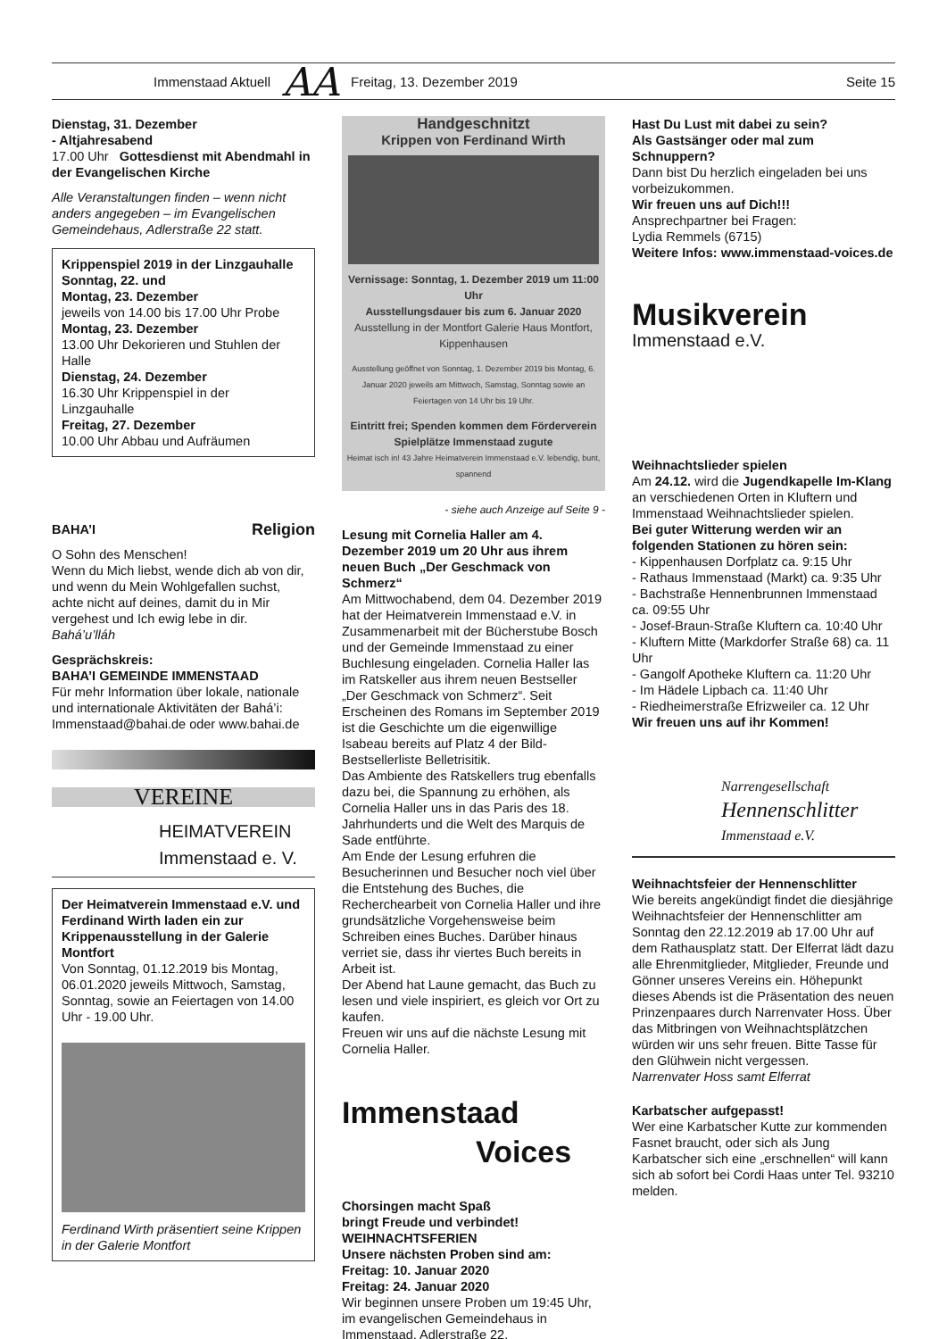Immenstaad Aktuell AA Freitag, 13. Dezember 2019 Seite 15
Dienstag, 31. Dezember
- Altjahresabend
17.00 Uhr Gottesdienst mit Abendmahl in der Evangelischen Kirche
Alle Veranstaltungen finden – wenn nicht anders angegeben – im Evangelischen Gemeindehaus, Adlerstraße 22 statt.
Krippenspiel 2019 in der Linzgauhalle
Sonntag, 22. und
Montag, 23. Dezember
jeweils von 14.00 bis 17.00 Uhr Probe
Montag, 23. Dezember
13.00 Uhr Dekorieren und Stuhlen der Halle
Dienstag, 24. Dezember
16.30 Uhr Krippenspiel in der Linzgauhalle
Freitag, 27. Dezember
10.00 Uhr Abbau und Aufräumen
BAHA’I Religion
O Sohn des Menschen!
Wenn du Mich liebst, wende dich ab von dir, und wenn du Mein Wohlgefallen suchst, achte nicht auf deines, damit du in Mir vergehest und Ich ewig lebe in dir.
Bahá’u’lláh
Gesprächskreis:
BAHA’I GEMEINDE IMMENSTAAD
Für mehr Information über lokale, nationale und internationale Aktivitäten der Bahá’i: Immenstaad@bahai.de oder www.bahai.de
VEREINE
HEIMATVEREIN
Immenstaad e. V.
Der Heimatverein Immenstaad e.V. und Ferdinand Wirth laden ein zur Krippenausstellung in der Galerie Montfort
Von Sonntag, 01.12.2019 bis Montag, 06.01.2020 jeweils Mittwoch, Samstag, Sonntag, sowie an Feiertagen von 14.00 Uhr - 19.00 Uhr.
Ferdinand Wirth präsentiert seine Krippen in der Galerie Montfort
Handgeschnitzt
Krippen von Ferdinand Wirth
Vernissage: Sonntag, 1. Dezember 2019 um 11:00 Uhr
Ausstellungsdauer bis zum 6. Januar 2020
Ausstellung in der Montfort Galerie Haus Montfort, Kippenhausen
Ausstellung geöffnet von Sonntag, 1. Dezember 2019 bis Montag, 6. Januar 2020 jeweils am Mittwoch, Samstag, Sonntag sowie an Feiertagen von 14 Uhr bis 19 Uhr.
Eintritt frei; Spenden kommen dem Förderverein Spielplätze Immenstaad zugute
Heimat isch in! 43 Jahre Heimatverein Immenstaad e.V. lebendig, bunt, spannend
- siehe auch Anzeige auf Seite 9 -
Lesung mit Cornelia Haller am 4. Dezember 2019 um 20 Uhr aus ihrem neuen Buch „Der Geschmack von Schmerz“
Am Mittwochabend, dem 04. Dezember 2019 hat der Heimatverein Immenstaad e.V. in Zusammenarbeit mit der Bücherstube Bosch und der Gemeinde Immenstaad zu einer Buchlesung eingeladen. Cornelia Haller las im Ratskeller aus ihrem neuen Bestseller „Der Geschmack von Schmerz“. Seit Erscheinen des Romans im September 2019 ist die Geschichte um die eigenwillige Isabeau bereits auf Platz 4 der Bild-Bestsellerliste Belletrisitik.
Das Ambiente des Ratskellers trug ebenfalls dazu bei, die Spannung zu erhöhen, als Cornelia Haller uns in das Paris des 18. Jahrhunderts und die Welt des Marquis de Sade entführte.
Am Ende der Lesung erfuhren die Besucherinnen und Besucher noch viel über die Entstehung des Buches, die Recherchearbeit von Cornelia Haller und ihre grundsätzliche Vorgehensweise beim Schreiben eines Buches. Darüber hinaus verriet sie, dass ihr viertes Buch bereits in Arbeit ist.
Der Abend hat Laune gemacht, das Buch zu lesen und viele inspiriert, es gleich vor Ort zu kaufen.
Freuen wir uns auf die nächste Lesung mit Cornelia Haller.
Immenstaad
Voices
Chorsingen macht Spaß
bringt Freude und verbindet!
WEIHNACHTSFERIEN
Unsere nächsten Proben sind am:
Freitag: 10. Januar 2020
Freitag: 24. Januar 2020
Wir beginnen unsere Proben um 19:45 Uhr, im evangelischen Gemeindehaus in Immenstaad, Adlerstraße 22.
Hast Du Lust mit dabei zu sein?
Als Gastsänger oder mal zum Schnuppern?
Dann bist Du herzlich eingeladen bei uns vorbeizukommen.
Wir freuen uns auf Dich!!!
Ansprechpartner bei Fragen:
Lydia Remmels (6715)
Weitere Infos: www.immenstaad-voices.de
Musikverein
Immenstaad e.V.
Weihnachtslieder spielen
Am 24.12. wird die Jugendkapelle Im-Klang an verschiedenen Orten in Kluftern und Immenstaad Weihnachtslieder spielen.
Bei guter Witterung werden wir an folgenden Stationen zu hören sein:
- Kippenhausen Dorfplatz ca. 9:15 Uhr
- Rathaus Immenstaad (Markt) ca. 9:35 Uhr
- Bachstraße Hennenbrunnen Immenstaad ca. 09:55 Uhr
- Josef-Braun-Straße Kluftern ca. 10:40 Uhr
- Kluftern Mitte (Markdorfer Straße 68) ca. 11 Uhr
- Gangolf Apotheke Kluftern ca. 11:20 Uhr
- Im Hädele Lipbach ca. 11:40 Uhr
- Riedheimerstraße Efrizweiler ca. 12 Uhr
Wir freuen uns auf ihr Kommen!
Narrengesellschaft
Hennenschlitter
Immenstaad e.V.
Weihnachtsfeier der Hennenschlitter
Wie bereits angekündigt findet die diesjährige Weihnachtsfeier der Hennenschlitter am Sonntag den 22.12.2019 ab 17.00 Uhr auf dem Rathausplatz statt. Der Elferrat lädt dazu alle Ehrenmitglieder, Mitglieder, Freunde und Gönner unseres Vereins ein. Höhepunkt dieses Abends ist die Präsentation des neuen Prinzenpaares durch Narrenvater Hoss. Über das Mitbringen von Weihnachtsplätzchen würden wir uns sehr freuen. Bitte Tasse für den Glühwein nicht vergessen.
Narrenvater Hoss samt Elferrat
Karbatscher aufgepasst!
Wer eine Karbatscher Kutte zur kommenden Fasnet braucht, oder sich als Jung Karbatscher sich eine „erschnellen“ will kann sich ab sofort bei Cordi Haas unter Tel. 93210 melden.